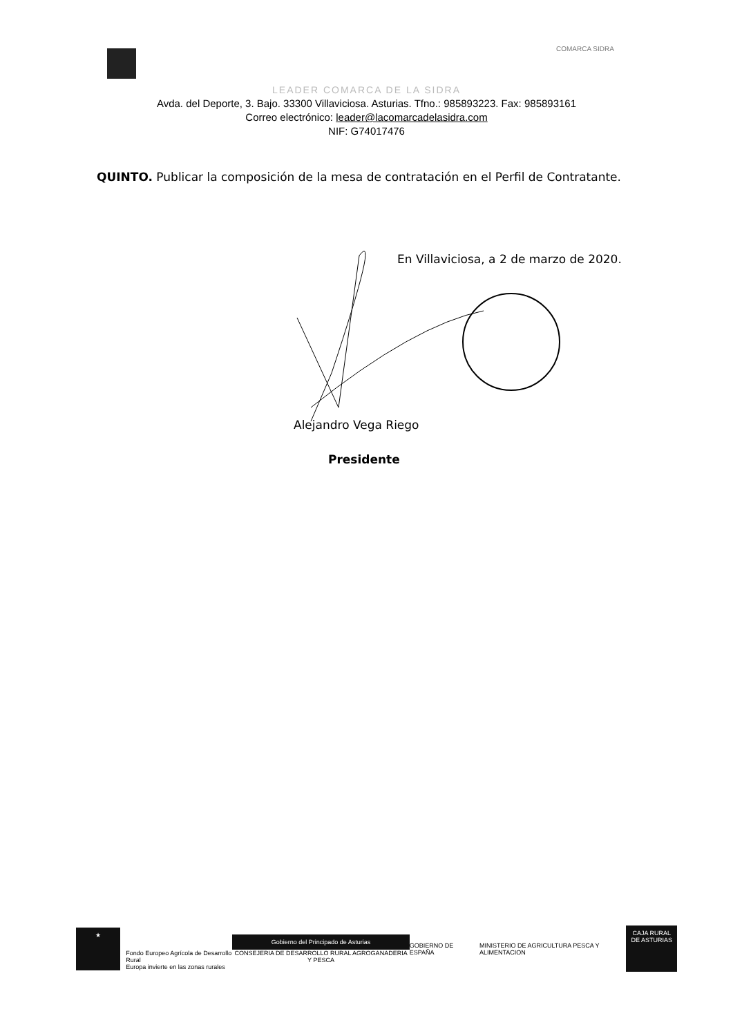COMARCA SIDRA
LEADER COMARCA DE LA SIDRA
Avda. del Deporte, 3. Bajo. 33300 Villaviciosa. Asturias. Tfno.: 985893223. Fax: 985893161
Correo electrónico: leader@lacomarcadelasidra.com
NIF: G74017476
QUINTO. Publicar la composición de la mesa de contratación en el Perfil de Contratante.
En Villaviciosa, a 2 de marzo de 2020.
Alejandro Vega Riego
Presidente
★
Fondo Europeo Agrícola de Desarrollo Rural
Europa invierte en las zonas rurales
Gobierno del Principado de Asturias
CONSEJERIA DE DESARROLLO RURAL AGROGANADERIA Y PESCA
GOBIERNO DE ESPAÑA MINISTERIO DE AGRICULTURA PESCA Y ALIMENTACION
CAJA RURAL DE ASTURIAS